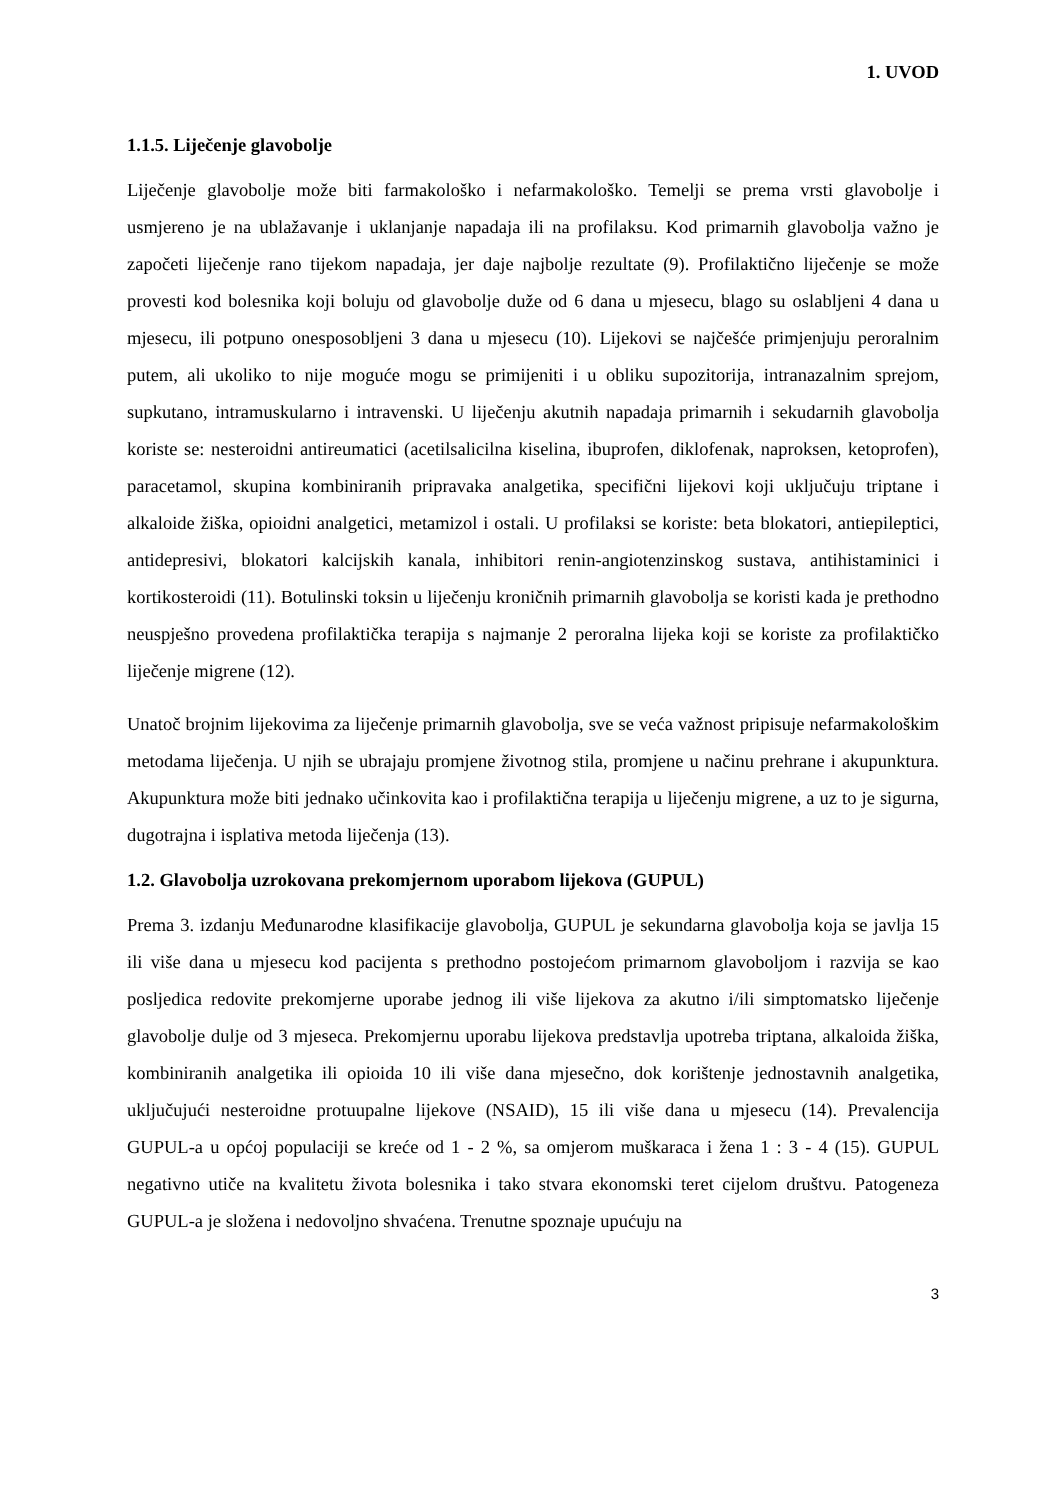1. UVOD
1.1.5. Liječenje glavobolje
Liječenje glavobolje može biti farmakološko i nefarmakološko. Temelji se prema vrsti glavobolje i usmjereno je na ublažavanje i uklanjanje napadaja ili na profilaksu. Kod primarnih glavobolja važno je započeti liječenje rano tijekom napadaja, jer daje najbolje rezultate (9). Profilaktično liječenje se može provesti kod bolesnika koji boluju od glavobolje duže od 6 dana u mjesecu, blago su oslabljeni 4 dana u mjesecu, ili potpuno onesposobljeni 3 dana u mjesecu (10). Lijekovi se najčešće primjenjuju peroralnim putem, ali ukoliko to nije moguće mogu se primijeniti i u obliku supozitorija, intranazalnim sprejom, supkutano, intramuskularno i intravenski. U liječenju akutnih napadaja primarnih i sekudarnih glavobolja koriste se: nesteroidni antireumatici (acetilsalicilna kiselina, ibuprofen, diklofenak, naproksen, ketoprofen), paracetamol, skupina kombiniranih pripravaka analgetika, specifični lijekovi koji uključuju triptane i alkaloide žiška, opioidni analgetici, metamizol i ostali. U profilaksi se koriste: beta blokatori, antiepileptici, antidepresivi, blokatori kalcijskih kanala, inhibitori renin-angiotenzinskog sustava, antihistaminici i kortikosteroidi (11). Botulinski toksin u liječenju kroničnih primarnih glavobolja se koristi kada je prethodno neuspješno provedena profilaktička terapija s najmanje 2 peroralna lijeka koji se koriste za profilaktičko liječenje migrene (12).
Unatoč brojnim lijekovima za liječenje primarnih glavobolja, sve se veća važnost pripisuje nefarmakološkim metodama liječenja. U njih se ubrajaju promjene životnog stila, promjene u načinu prehrane i akupunktura. Akupunktura može biti jednako učinkovita kao i profilaktična terapija u liječenju migrene, a uz to je sigurna, dugotrajna i isplativa metoda liječenja (13).
1.2. Glavobolja uzrokovana prekomjernom uporabom lijekova (GUPUL)
Prema 3. izdanju Međunarodne klasifikacije glavobolja, GUPUL je sekundarna glavobolja koja se javlja 15 ili više dana u mjesecu kod pacijenta s prethodno postojećom primarnom glavoboljom i razvija se kao posljedica redovite prekomjerne uporabe jednog ili više lijekova za akutno i/ili simptomatsko liječenje glavobolje dulje od 3 mjeseca. Prekomjernu uporabu lijekova predstavlja upotreba triptana, alkaloida žiška, kombiniranih analgetika ili opioida 10 ili više dana mjesečno, dok korištenje jednostavnih analgetika, uključujući nesteroidne protuupalne lijekove (NSAID), 15 ili više dana u mjesecu (14). Prevalencija GUPUL-a u općoj populaciji se kreće od 1 - 2 %, sa omjerom muškaraca i žena 1 : 3 - 4 (15). GUPUL negativno utiče na kvalitetu života bolesnika i tako stvara ekonomski teret cijelom društvu. Patogeneza GUPUL-a je složena i nedovoljno shvaćena. Trenutne spoznaje upućuju na
3